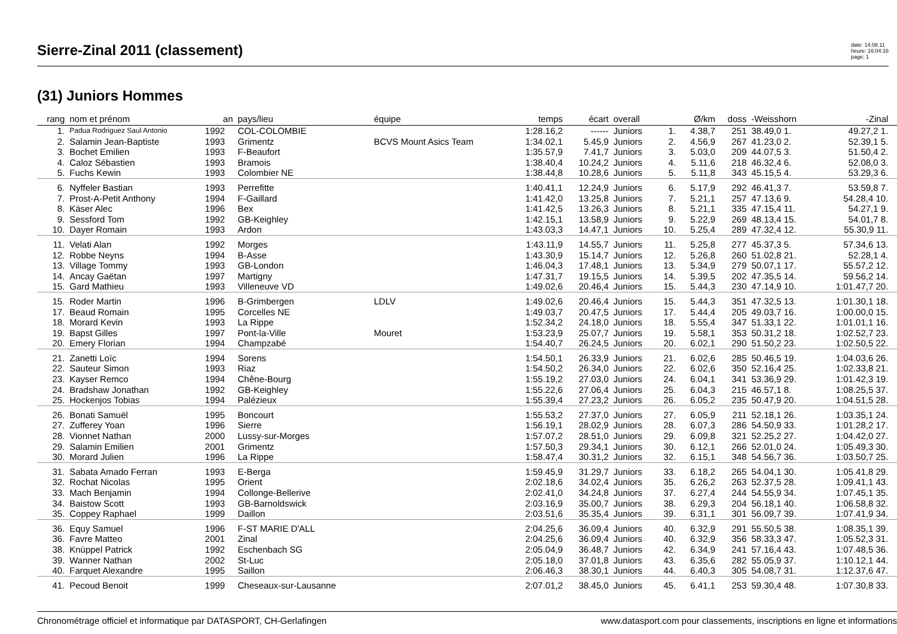Sierre-Zinal 2011 (classement)
date: 14.08.11
heure: 16:04:16
page: 1
(31) Juniors Hommes
| rang | nom et prénom | an | pays/lieu | équipe | temps | écart | overall | | Ø/km | doss | -Weisshorn | -Zinal | |
| --- | --- | --- | --- | --- | --- | --- | --- | --- | --- | --- | --- | --- | --- |
| 1. | Padua Rodriguez Saul Antonio | 1992 | COL-COLOMBIE | | 1:28.16,2 | ------ | Juniors | 1. | 4.38,7 | 251 | 38.49,0 1. | 49.27,2 1. | |
| 2. | Salamin Jean-Baptiste | 1993 | Grimentz | BCVS Mount Asics Team | 1:34.02,1 | 5.45,9 | Juniors | 2. | 4.56,9 | 267 | 41.23,0 2. | 52.39,1 5. | |
| 3. | Bochet Emilien | 1993 | F-Beaufort | | 1:35.57,9 | 7.41,7 | Juniors | 3. | 5.03,0 | 209 | 44.07,5 3. | 51.50,4 2. | |
| 4. | Caloz Sébastien | 1993 | Bramois | | 1:38.40,4 | 10.24,2 | Juniors | 4. | 5.11,6 | 218 | 46.32,4 6. | 52.08,0 3. | |
| 5. | Fuchs Kewin | 1993 | Colombier NE | | 1:38.44,8 | 10.28,6 | Juniors | 5. | 5.11,8 | 343 | 45.15,5 4. | 53.29,3 6. | |
| 6. | Nyffeler Bastian | 1993 | Perrefitte | | 1:40.41,1 | 12.24,9 | Juniors | 6. | 5.17,9 | 292 | 46.41,3 7. | 53.59,8 7. | |
| 7. | Prost-A-Petit Anthony | 1994 | F-Gaillard | | 1:41.42,0 | 13.25,8 | Juniors | 7. | 5.21,1 | 257 | 47.13,6 9. | 54.28,4 10. | |
| 8. | Käser Alec | 1996 | Bex | | 1:41.42,5 | 13.26,3 | Juniors | 8. | 5.21,1 | 335 | 47.15,4 11. | 54.27,1 9. | |
| 9. | Sessford Tom | 1992 | GB-Keighley | | 1:42.15,1 | 13.58,9 | Juniors | 9. | 5.22,9 | 269 | 48.13,4 15. | 54.01,7 8. | |
| 10. | Dayer Romain | 1993 | Ardon | | 1:43.03,3 | 14.47,1 | Juniors | 10. | 5.25,4 | 289 | 47.32,4 12. | 55.30,9 11. | |
| 11. | Velati Alan | 1992 | Morges | | 1:43.11,9 | 14.55,7 | Juniors | 11. | 5.25,8 | 277 | 45.37,3 5. | 57.34,6 13. | |
| 12. | Robbe Neyns | 1994 | B-Asse | | 1:43.30,9 | 15.14,7 | Juniors | 12. | 5.26,8 | 260 | 51.02,8 21. | 52.28,1 4. | |
| 13. | Village Tommy | 1993 | GB-London | | 1:46.04,3 | 17.48,1 | Juniors | 13. | 5.34,9 | 279 | 50.07,1 17. | 55.57,2 12. | |
| 14. | Ancay Gaëtan | 1997 | Martigny | | 1:47.31,7 | 19.15,5 | Juniors | 14. | 5.39,5 | 202 | 47.35,5 14. | 59.56,2 14. | |
| 15. | Gard Mathieu | 1993 | Villeneuve VD | | 1:49.02,6 | 20.46,4 | Juniors | 15. | 5.44,3 | 230 | 47.14,9 10. | 1:01.47,7 20. | |
| 15. | Roder Martin | 1996 | B-Grimbergen | LDLV | 1:49.02,6 | 20.46,4 | Juniors | 15. | 5.44,3 | 351 | 47.32,5 13. | 1:01.30,1 18. | |
| 17. | Beaud Romain | 1995 | Corcelles NE | | 1:49.03,7 | 20.47,5 | Juniors | 17. | 5.44,4 | 205 | 49.03,7 16. | 1:00.00,0 15. | |
| 18. | Morard Kevin | 1993 | La Rippe | | 1:52.34,2 | 24.18,0 | Juniors | 18. | 5.55,4 | 347 | 51.33,1 22. | 1:01.01,1 16. | |
| 19. | Bapst Gilles | 1997 | Pont-la-Ville | Mouret | 1:53.23,9 | 25.07,7 | Juniors | 19. | 5.58,1 | 353 | 50.31,2 18. | 1:02.52,7 23. | |
| 20. | Emery Florian | 1994 | Champzabé | | 1:54.40,7 | 26.24,5 | Juniors | 20. | 6.02,1 | 290 | 51.50,2 23. | 1:02.50,5 22. | |
| 21. | Zanetti Loïc | 1994 | Sorens | | 1:54.50,1 | 26.33,9 | Juniors | 21. | 6.02,6 | 285 | 50.46,5 19. | 1:04.03,6 26. | |
| 22. | Sauteur Simon | 1993 | Riaz | | 1:54.50,2 | 26.34,0 | Juniors | 22. | 6.02,6 | 350 | 52.16,4 25. | 1:02.33,8 21. | |
| 23. | Kayser Remco | 1994 | Chêne-Bourg | | 1:55.19,2 | 27.03,0 | Juniors | 24. | 6.04,1 | 341 | 53.36,9 29. | 1:01.42,3 19. | |
| 24. | Bradshaw Jonathan | 1992 | GB-Keighley | | 1:55.22,6 | 27.06,4 | Juniors | 25. | 6.04,3 | 215 | 46.57,1 8. | 1:08.25,5 37. | |
| 25. | Hockenjos Tobias | 1994 | Palézieux | | 1:55.39,4 | 27.23,2 | Juniors | 26. | 6.05,2 | 235 | 50.47,9 20. | 1:04.51,5 28. | |
| 26. | Bonati Samuël | 1995 | Boncourt | | 1:55.53,2 | 27.37,0 | Juniors | 27. | 6.05,9 | 211 | 52.18,1 26. | 1:03.35,1 24. | |
| 27. | Zufferey Yoan | 1996 | Sierre | | 1:56.19,1 | 28.02,9 | Juniors | 28. | 6.07,3 | 286 | 54.50,9 33. | 1:01.28,2 17. | |
| 28. | Vionnet Nathan | 2000 | Lussy-sur-Morges | | 1:57.07,2 | 28.51,0 | Juniors | 29. | 6.09,8 | 321 | 52.25,2 27. | 1:04.42,0 27. | |
| 29. | Salamin Emilien | 2001 | Grimentz | | 1:57.50,3 | 29.34,1 | Juniors | 30. | 6.12,1 | 266 | 52.01,0 24. | 1:05.49,3 30. | |
| 30. | Morard Julien | 1996 | La Rippe | | 1:58.47,4 | 30.31,2 | Juniors | 32. | 6.15,1 | 348 | 54.56,7 36. | 1:03.50,7 25. | |
| 31. | Sabata Amado Ferran | 1993 | E-Berga | | 1:59.45,9 | 31.29,7 | Juniors | 33. | 6.18,2 | 265 | 54.04,1 30. | 1:05.41,8 29. | |
| 32. | Rochat Nicolas | 1995 | Orient | | 2:02.18,6 | 34.02,4 | Juniors | 35. | 6.26,2 | 263 | 52.37,5 28. | 1:09.41,1 43. | |
| 33. | Mach Benjamin | 1994 | Collonge-Bellerive | | 2:02.41,0 | 34.24,8 | Juniors | 37. | 6.27,4 | 244 | 54.55,9 34. | 1:07.45,1 35. | |
| 34. | Baistow Scott | 1993 | GB-Barnoldswick | | 2:03.16,9 | 35.00,7 | Juniors | 38. | 6.29,3 | 204 | 56.18,1 40. | 1:06.58,8 32. | |
| 35. | Coppey Raphael | 1999 | Daillon | | 2:03.51,6 | 35.35,4 | Juniors | 39. | 6.31,1 | 301 | 56.09,7 39. | 1:07.41,9 34. | |
| 36. | Equy Samuel | 1996 | F-ST MARIE D'ALL | | 2:04.25,6 | 36.09,4 | Juniors | 40. | 6.32,9 | 291 | 55.50,5 38. | 1:08.35,1 39. | |
| 36. | Favre Matteo | 2001 | Zinal | | 2:04.25,6 | 36.09,4 | Juniors | 40. | 6.32,9 | 356 | 58.33,3 47. | 1:05.52,3 31. | |
| 38. | Knüppel Patrick | 1992 | Eschenbach SG | | 2:05.04,9 | 36.48,7 | Juniors | 42. | 6.34,9 | 241 | 57.16,4 43. | 1:07.48,5 36. | |
| 39. | Wanner Nathan | 2002 | St-Luc | | 2:05.18,0 | 37.01,8 | Juniors | 43. | 6.35,6 | 282 | 55.05,9 37. | 1:10.12,1 44. | |
| 40. | Farquet Alexandre | 1995 | Saillon | | 2:06.46,3 | 38.30,1 | Juniors | 44. | 6.40,3 | 305 | 54.08,7 31. | 1:12.37,6 47. | |
| 41. | Pecoud Benoit | 1999 | Cheseaux-sur-Lausanne | | 2:07.01,2 | 38.45,0 | Juniors | 45. | 6.41,1 | 253 | 59.30,4 48. | 1:07.30,8 33. | |
Chronométrage officiel et informatique par DATASPORT, CH-Gerlafingen www.datasport.com pour classements, inscriptions en ligne et informations